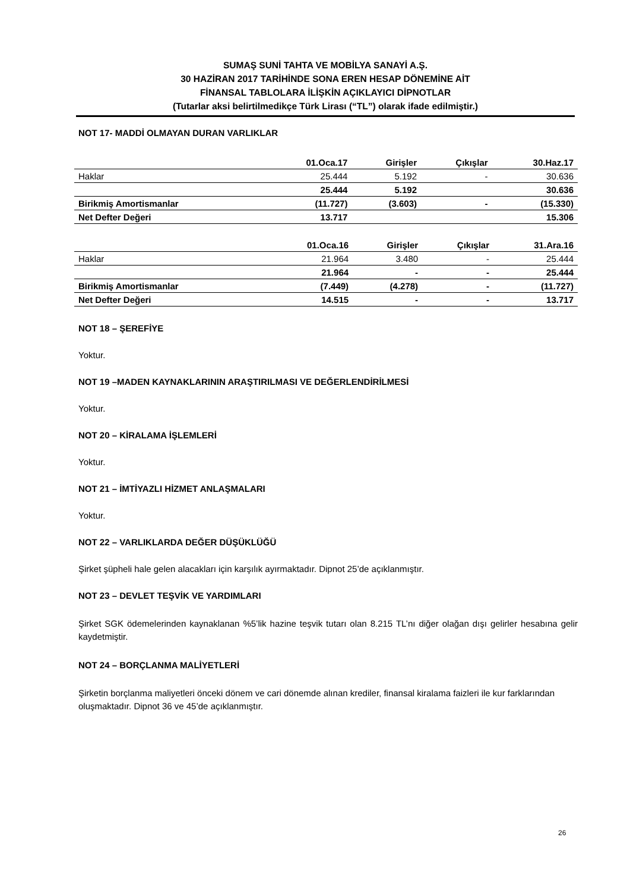SUMAŞ SUNİ TAHTA VE MOBİLYA SANAYİ A.Ş.
30 HAZİRAN 2017 TARİHİNDE SONA EREN HESAP DÖNEMİNE AİT
FİNANSAL TABLOLARA İLİŞKİN AÇIKLAYICI DİPNOTLAR
(Tutarlar aksi belirtilmedikçe Türk Lirası (“TL”) olarak ifade edilmiştir.)
NOT 17- MADDİ OLMAYAN DURAN VARLIKLAR
| | 01.Oca.17 | Girişler | Çıkışlar | 30.Haz.17 |
| --- | --- | --- | --- | --- |
| Haklar | 25.444 | 5.192 | - | 30.636 |
| | 25.444 | 5.192 | | 30.636 |
| Birikmiş Amortismanlar | (11.727) | (3.603) | - | (15.330) |
| Net Defter Değeri | 13.717 | | | 15.306 |
| | 01.Oca.16 | Girişler | Çıkışlar | 31.Ara.16 |
| --- | --- | --- | --- | --- |
| Haklar | 21.964 | 3.480 | - | 25.444 |
| | 21.964 | - | - | 25.444 |
| Birikmiş Amortismanlar | (7.449) | (4.278) | - | (11.727) |
| Net Defter Değeri | 14.515 | - | - | 13.717 |
NOT 18 – ŞEREFİYE
Yoktur.
NOT 19 –MADEN KAYNAKLARININ ARAŞTIRILMASI VE DEĞERLENDİRİLMESİ
Yoktur.
NOT 20 – KİRALAMA İŞLEMLERİ
Yoktur.
NOT 21 – İMTİYAZLI HİZMET ANLAŞMALARI
Yoktur.
NOT 22 – VARLIKLARDA DEĞER DÜŞÜKLÜĞÜ
Şirket şüpheli hale gelen alacakları için karşılık ayırmaktadır. Dipnot 25’de açıklanmıştır.
NOT 23 – DEVLET TEŞVİK VE YARDIMLARI
Şirket SGK ödemelerinden kaynaklanan %5’lik hazine teşvik tutarı olan 8.215 TL’nı diğer olağan dışı gelirler hesabına gelir kaydetmiştir.
NOT 24 – BORÇLANMA MALİYETLERİ
Şirketin borçlanma maliyetleri önceki dönem ve cari dönemde alınan krediler, finansal kiralama faizleri ile kur farklarından oluşmaktadır. Dipnot 36 ve 45’de açıklanmıştır.
26